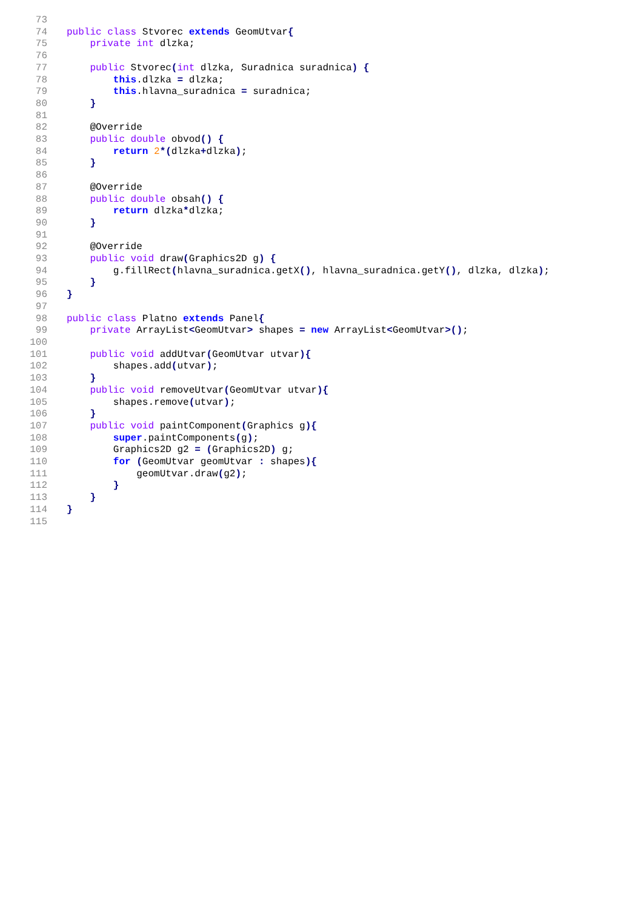73
74 public class Stvorec extends GeomUtvar{
75    private int dlzka;
76
77    public Stvorec(int dlzka, Suradnica suradnica) {
78        this.dlzka = dlzka;
79        this.hlavna_suradnica = suradnica;
80    }
81
82    @Override
83    public double obvod() {
84        return 2*(dlzka+dlzka);
85    }
86
87    @Override
88    public double obsah() {
89        return dlzka*dlzka;
90    }
91
92    @Override
93    public void draw(Graphics2D g) {
94        g.fillRect(hlavna_suradnica.getX(), hlavna_suradnica.getY(), dlzka, dlzka);
95    }
96}
97
98 public class Platno extends Panel{
99    private ArrayList<GeomUtvar> shapes = new ArrayList<GeomUtvar>();
100
101    public void addUtvar(GeomUtvar utvar){
102        shapes.add(utvar);
103    }
104    public void removeUtvar(GeomUtvar utvar){
105        shapes.remove(utvar);
106    }
107    public void paintComponent(Graphics g){
108        super.paintComponents(g);
109        Graphics2D g2 = (Graphics2D) g;
110        for (GeomUtvar geomUtvar : shapes){
111            geomUtvar.draw(g2);
112        }
113    }
114}
115